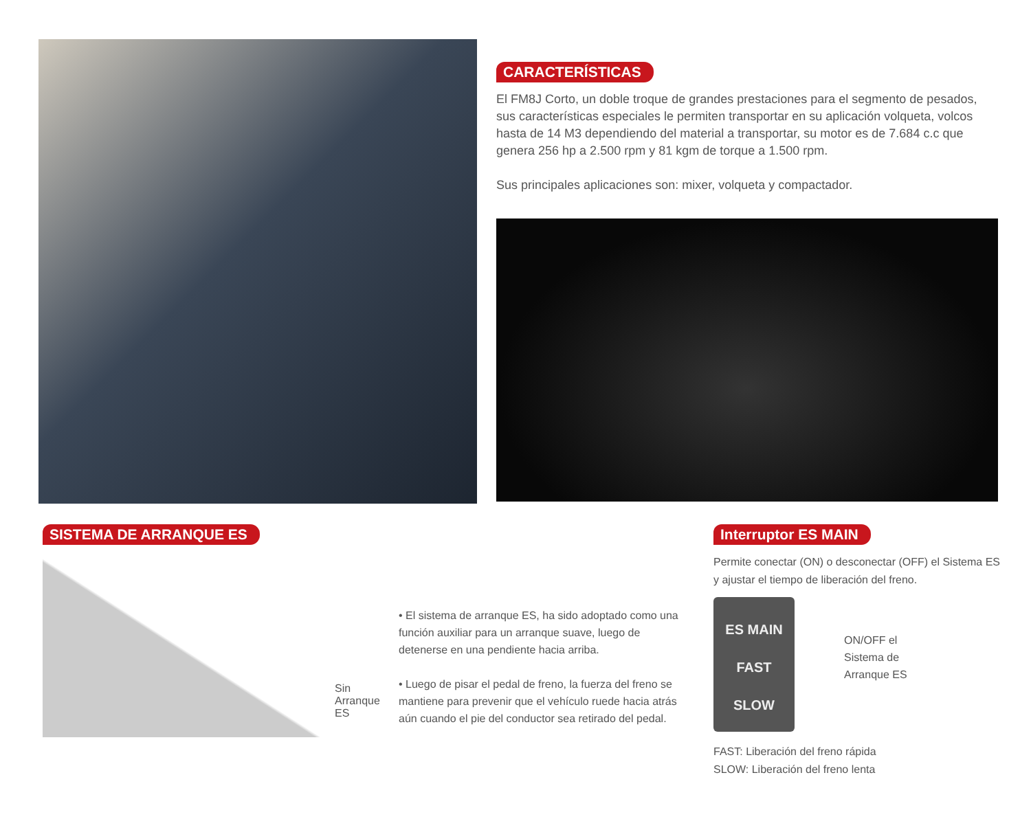CARACTERÍSTICAS
El FM8J Corto, un doble troque de grandes prestaciones para el segmento de pesados, sus características especiales le permiten transportar en su aplicación volqueta, volcos hasta de 14 M3 dependiendo del material a transportar, su motor es de 7.684 c.c que genera 256 hp a 2.500 rpm y 81 kgm de torque a 1.500 rpm.
Sus principales aplicaciones son: mixer, volqueta y compactador.
SISTEMA DE ARRANQUE ES
Sin
Arranque
ES
• El sistema de arranque ES, ha sido adoptado como una función auxiliar para un arranque suave, luego de detenerse en una pendiente hacia arriba.
• Luego de pisar el pedal de freno, la fuerza del freno se mantiene para prevenir que el vehículo ruede hacia atrás aún cuando el pie del conductor sea retirado del pedal.
Interruptor ES MAIN
Permite conectar (ON) o desconectar (OFF) el Sistema ES y ajustar el tiempo de liberación del freno.
ES MAIN
FAST
SLOW
ON/OFF el
Sistema de
Arranque ES
FAST: Liberación del freno rápida
SLOW: Liberación del freno lenta